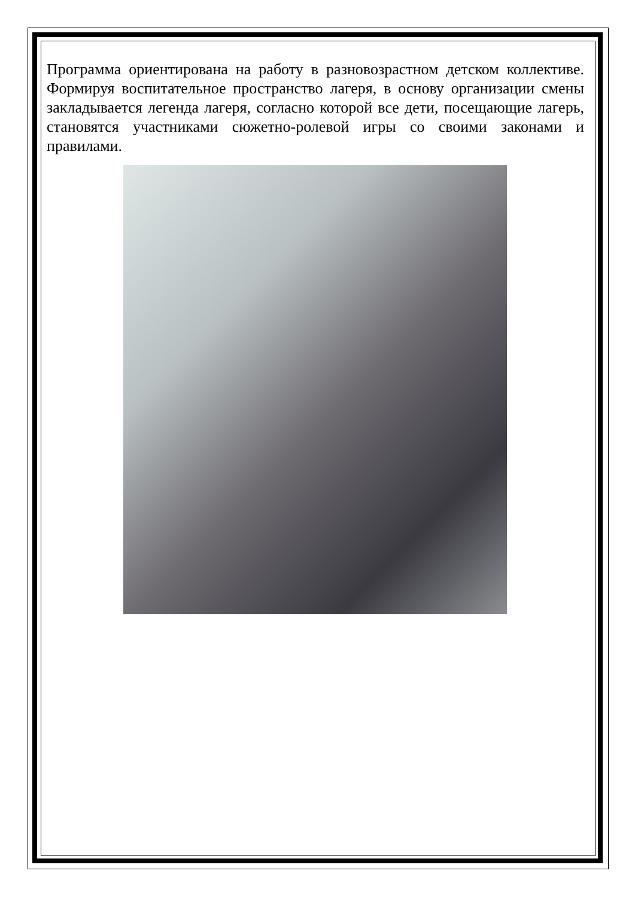Программа ориентирована на работу в разновозрастном детском коллективе. Формируя воспитательное пространство лагеря, в основу организации смены закладывается легенда лагеря, согласно которой все дети, посещающие лагерь, становятся участниками сюжетно-ролевой игры со своими законами и правилами.